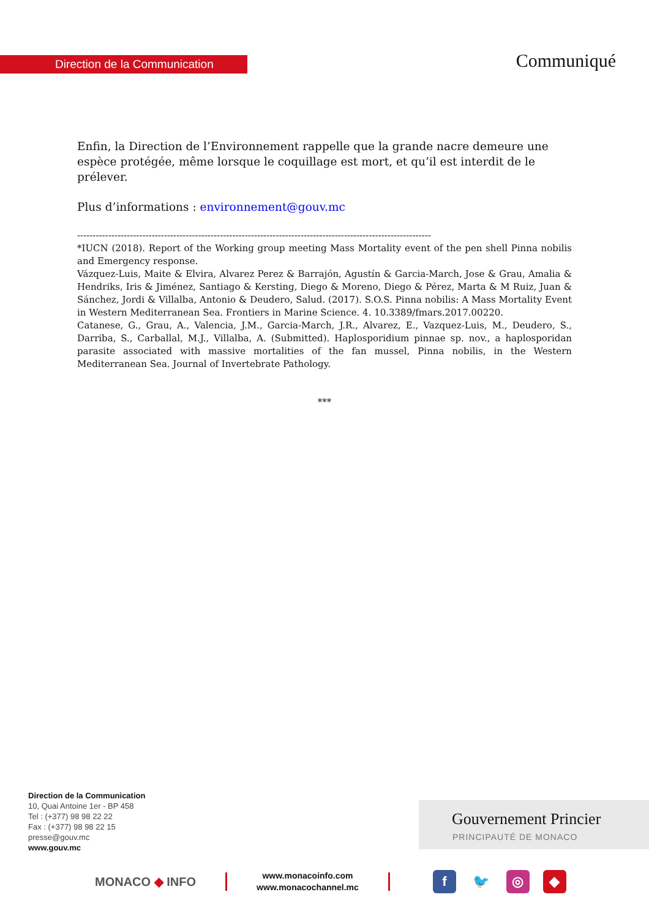Direction de la Communication Communiqué
Enfin, la Direction de l’Environnement rappelle que la grande nacre demeure une espèce protégée, même lorsque le coquillage est mort, et qu’il est interdit de le prélever.
Plus d’informations : environnement@gouv.mc
------------------------------------------------------------------------------------------------------------------
*IUCN (2018). Report of the Working group meeting Mass Mortality event of the pen shell Pinna nobilis and Emergency response.
Vázquez-Luis, Maite & Elvira, Alvarez Perez & Barrajón, Agustín & Garcia-March, Jose & Grau, Amalia & Hendriks, Iris & Jiménez, Santiago & Kersting, Diego & Moreno, Diego & Pérez, Marta & M Ruiz, Juan & Sánchez, Jordi & Villalba, Antonio & Deudero, Salud. (2017). S.O.S. Pinna nobilis: A Mass Mortality Event in Western Mediterranean Sea. Frontiers in Marine Science. 4. 10.3389/fmars.2017.00220.
Catanese, G., Grau, A., Valencia, J.M., Garcia-March, J.R., Alvarez, E., Vazquez-Luis, M., Deudero, S., Darriba, S., Carballal, M.J., Villalba, A. (Submitted). Haplosporidium pinnae sp. nov., a haplosporidan parasite associated with massive mortalities of the fan mussel, Pinna nobilis, in the Western Mediterranean Sea. Journal of Invertebrate Pathology.
***
Direction de la Communication
10, Quai Antoine 1er - BP 458
Tel : (+377) 98 98 22 22
Fax : (+377) 98 98 22 15
presse@gouv.mc
www.gouv.mc
Gouvernement Princier
PRINCIPAUTÉ DE MONACO
MONACO ◆ INFO
www.monacoinfo.com
www.monacochannel.mc
f 🐦 ◎ ◆